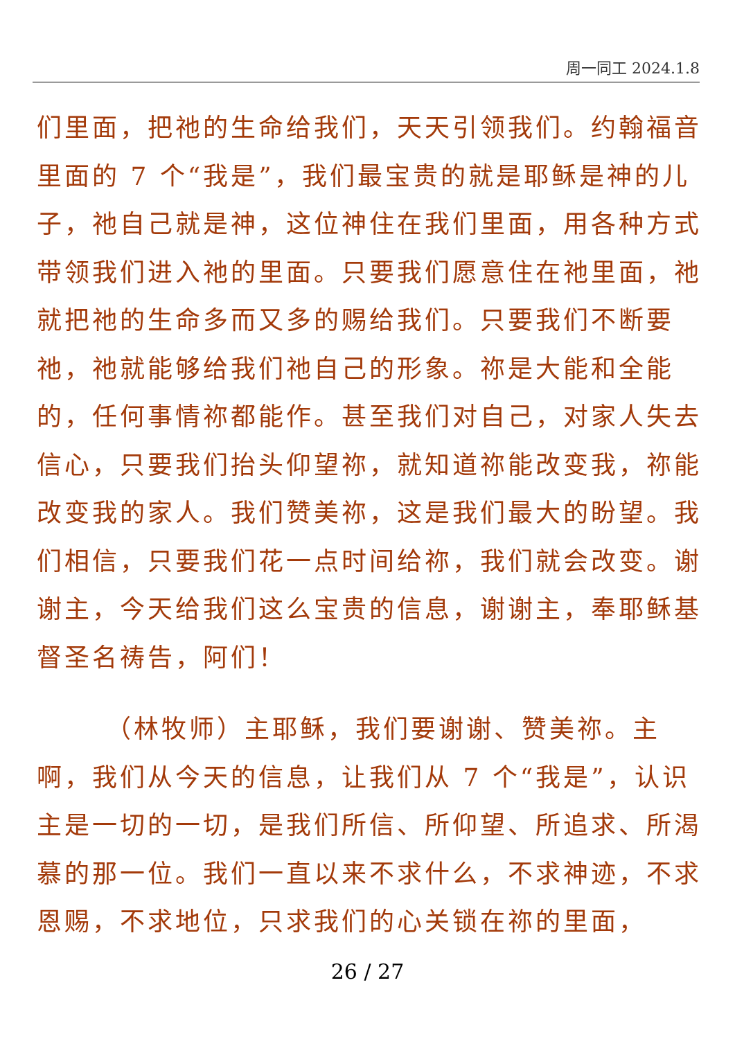周一同工 2024.1.8
们里面，把祂的生命给我们，天天引领我们。约翰福音里面的 7 个“我是”，我们最宝贵的就是耶稣是神的儿子，祂自己就是神，这位神住在我们里面，用各种方式带领我们进入祂的里面。只要我们愿意住在祂里面，祂就把祂的生命多而又多的赐给我们。只要我们不断要祂，祂就能够给我们祂自己的形象。祢是大能和全能的，任何事情祢都能作。甚至我们对自己，对家人失去信心，只要我们抬头仰望祢，就知道祢能改变我，祢能改变我的家人。我们赞美祢，这是我们最大的盼望。我们相信，只要我们花一点时间给祢，我们就会改变。谢谢主，今天给我们这么宝贵的信息，谢谢主，奉耶稣基督圣名祷告，阿们！
（林牧师）主耶稣，我们要谢谢、赞美祢。主啊，我们从今天的信息，让我们从 7 个“我是”，认识主是一切的一切，是我们所信、所仰望、所追求、所渴慕的那一位。我们一直以来不求什么，不求神迹，不求恩赐，不求地位，只求我们的心关锁在祢的里面，
26 / 27